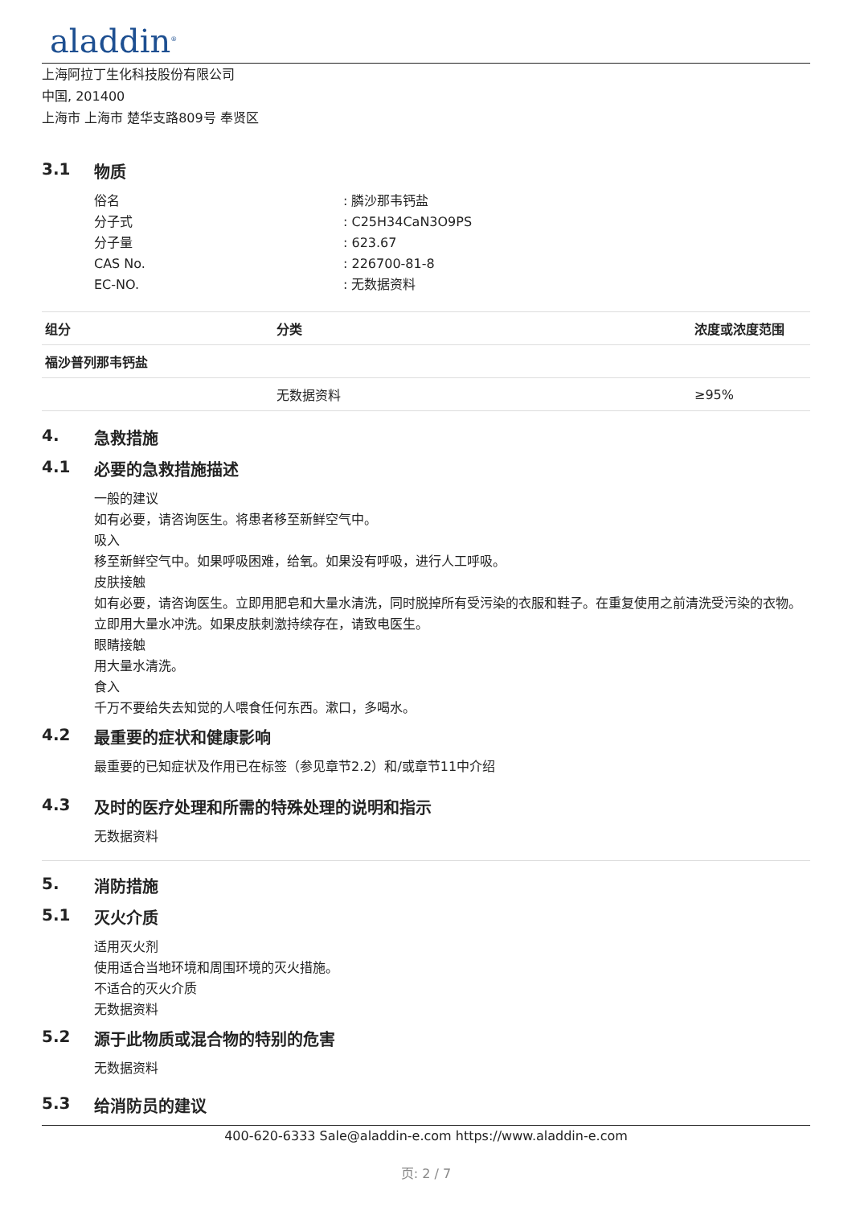aladdin<sup>®</sup>
上海阿拉丁生化科技股份有限公司
中国, 201400
上海市 上海市 楚华支路809号 奉贤区
3.1 物质
| 俗名 | : 膦沙那韦钙盐 |
| 分子式 | : C25H34CaN3O9PS |
| 分子量 | : 623.67 |
| CAS No. | : 226700-81-8 |
| EC-NO. | : 无数据资料 |
| 组分 | 分类 | 浓度或浓度范围 |
| --- | --- | --- |
| 福沙普列那韦钙盐 | | |
| | 无数据资料 | ≥95% |
4. 急救措施
4.1 必要的急救措施描述
一般的建议
如有必要，请咨询医生。将患者移至新鲜空气中。
吸入
移至新鲜空气中。如果呼吸困难，给氧。如果没有呼吸，进行人工呼吸。
皮肤接触
如有必要，请咨询医生。立即用肥皂和大量水清洗，同时脱掉所有受污染的衣服和鞋子。在重复使用之前清洗受污染的衣物。立即用大量水冲洗。如果皮肤刺激持续存在，请致电医生。
眼睛接触
用大量水清洗。
食入
千万不要给失去知觉的人喂食任何东西。漱口，多喝水。
4.2 最重要的症状和健康影响
最重要的已知症状及作用已在标签（参见章节2.2）和/或章节11中介绍
4.3 及时的医疗处理和所需的特殊处理的说明和指示
无数据资料
5. 消防措施
5.1 灭火介质
适用灭火剂
使用适合当地环境和周围环境的灭火措施。
不适合的灭火介质
无数据资料
5.2 源于此物质或混合物的特别的危害
无数据资料
5.3 给消防员的建议
400-620-6333 Sale@aladdin-e.com https://www.aladdin-e.com
页: 2 / 7